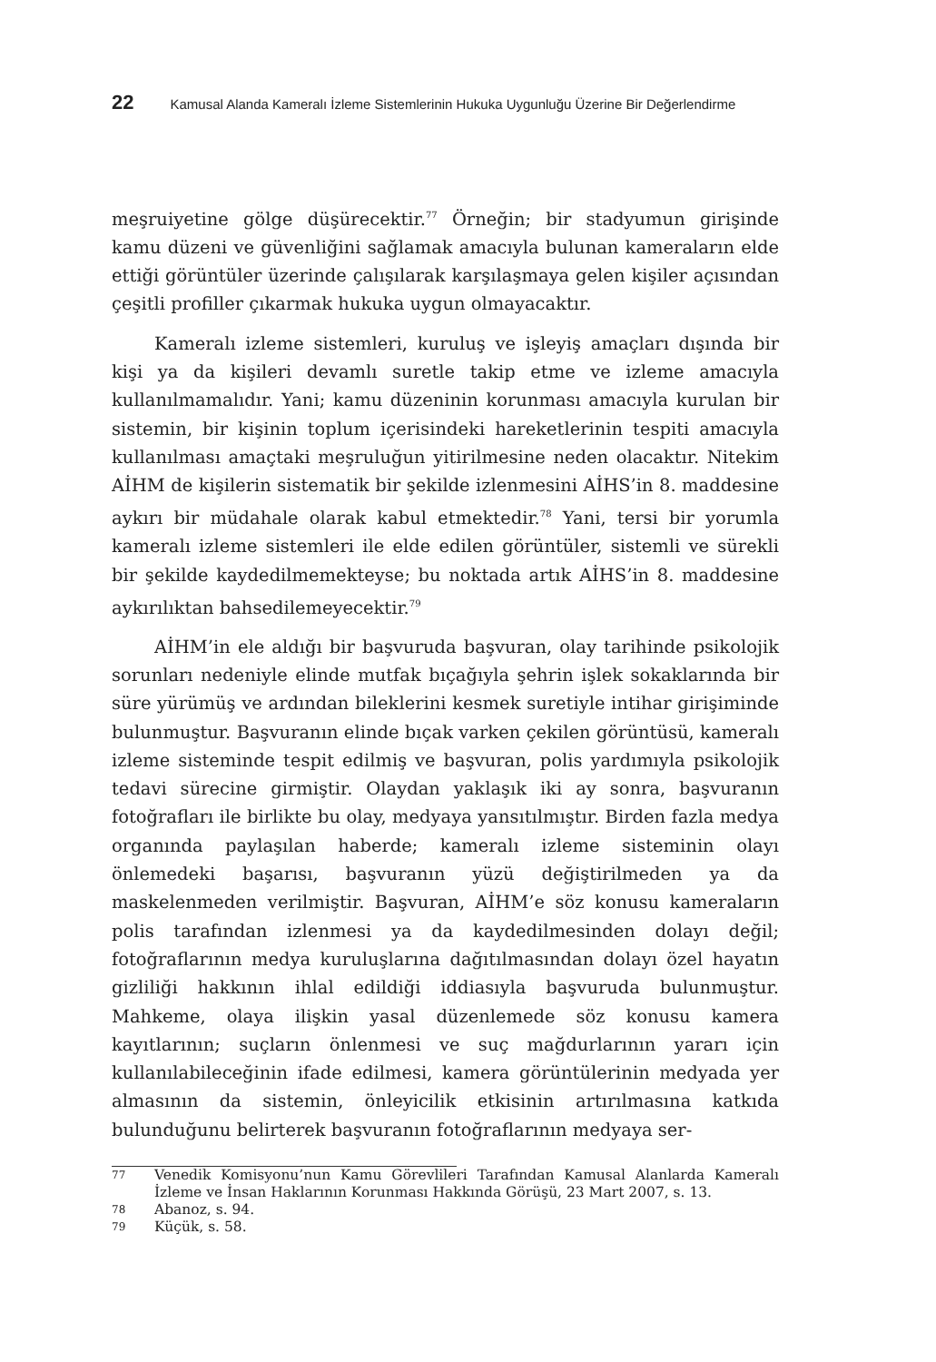22 Kamusal Alanda Kameralı İzleme Sistemlerinin Hukuka Uygunluğu Üzerine Bir Değerlendirme
meşruiyetine gölge düşürecektir.<sup>77</sup> Örneğin; bir stadyumun girişinde kamu düzeni ve güvenliğini sağlamak amacıyla bulunan kameraların elde ettiği görüntüler üzerinde çalışılarak karşılaşmaya gelen kişiler açısından çeşitli profiller çıkarmak hukuka uygun olmayacaktır.
Kameralı izleme sistemleri, kuruluş ve işleyiş amaçları dışında bir kişi ya da kişileri devamlı suretle takip etme ve izleme amacıyla kullanılmamalıdır. Yani; kamu düzeninin korunması amacıyla kurulan bir sistemin, bir kişinin toplum içerisindeki hareketlerinin tespiti amacıyla kullanılması amaçtaki meşruluğun yitirilmesine neden olacaktır. Nitekim AİHM de kişilerin sistematik bir şekilde izlenmesini AİHS’in 8. maddesine aykırı bir müdahale olarak kabul etmektedir.<sup>78</sup> Yani, tersi bir yorumla kameralı izleme sistemleri ile elde edilen görüntüler, sistemli ve sürekli bir şekilde kaydedilmemekteyse; bu noktada artık AİHS’in 8. maddesine aykırılıktan bahsedilemeyecektir.<sup>79</sup>
AİHM’in ele aldığı bir başvuruda başvuran, olay tarihinde psikolojik sorunları nedeniyle elinde mutfak bıçağıyla şehrin işlek sokaklarında bir süre yürümüş ve ardından bileklerini kesmek suretiyle intihar girişiminde bulunmuştur. Başvuranın elinde bıçak varken çekilen görüntüsü, kameralı izleme sisteminde tespit edilmiş ve başvuran, polis yardımıyla psikolojik tedavi sürecine girmiştir. Olaydan yaklaşık iki ay sonra, başvuranın fotoğrafları ile birlikte bu olay, medyaya yansıtılmıştır. Birden fazla medya organında paylaşılan haberde; kameralı izleme sisteminin olayı önlemedeki başarısı, başvuranın yüzü değiştirilmeden ya da maskelenmeden verilmiştir. Başvuran, AİHM’e söz konusu kameraların polis tarafından izlenmesi ya da kaydedilmesinden dolayı değil; fotoğraflarının medya kuruluşlarına dağıtılmasından dolayı özel hayatın gizliliği hakkının ihlal edildiği iddiasıyla başvuruda bulunmuştur. Mahkeme, olaya ilişkin yasal düzenlemede söz konusu kamera kayıtlarının; suçların önlenmesi ve suç mağdurlarının yararı için kullanılabileceğinin ifade edilmesi, kamera görüntülerinin medyada yer almasının da sistemin, önleyicilik etkisinin artırılmasına katkıda bulunduğunu belirterek başvuranın fotoğraflarının medyaya ser-
77
Venedik Komisyonu’nun Kamu Görevlileri Tarafından Kamusal Alanlarda Kameralı İzleme ve İnsan Haklarının Korunması Hakkında Görüşü, 23 Mart 2007, s. 13.
78
Abanoz, s. 94.
79
Küçük, s. 58.